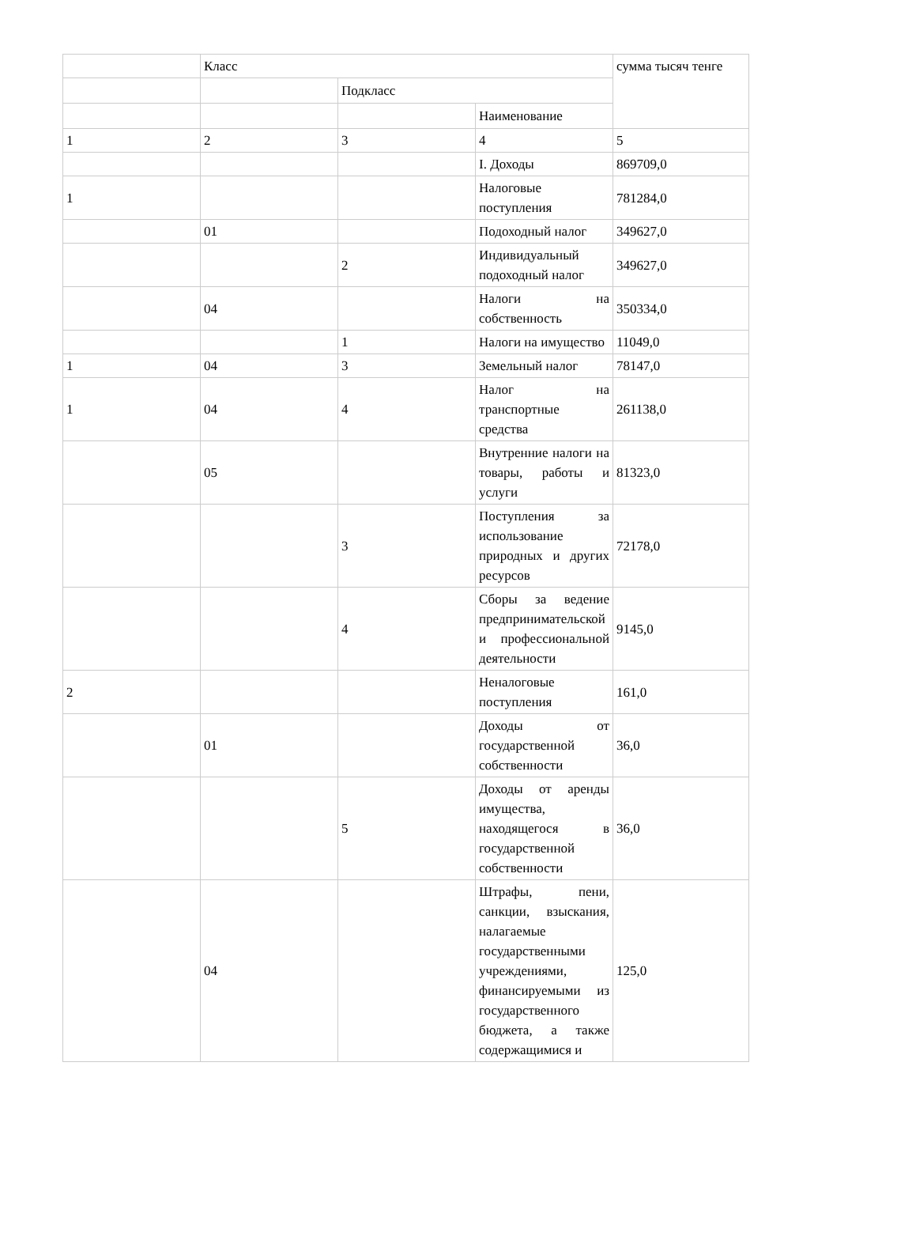| | Класс | | | сумма тысяч тенге |
| | | Подкласс | | |
| | | | Наименование | |
| 1 | 2 | 3 | 4 | 5 |
| | | | I. Доходы | 869709,0 |
| 1 | | | Налоговые поступления | 781284,0 |
| | 01 | | Подоходный налог | 349627,0 |
| | | 2 | Индивидуальный подоходный налог | 349627,0 |
| | 04 | | Налоги на собственность | 350334,0 |
| | | 1 | Налоги на имущество | 11049,0 |
| 1 | 04 | 3 | Земельный налог | 78147,0 |
| 1 | 04 | 4 | Налог на транспортные средства | 261138,0 |
| | 05 | | Внутренние налоги на товары, работы и услуги | 81323,0 |
| | | 3 | Поступления за использование природных и других ресурсов | 72178,0 |
| | | 4 | Сборы за ведение предпринимательской и профессиональной деятельности | 9145,0 |
| 2 | | | Неналоговые поступления | 161,0 |
| | 01 | | Доходы от государственной собственности | 36,0 |
| | | 5 | Доходы от аренды имущества, находящегося в государственной собственности | 36,0 |
| | 04 | | Штрафы, пени, санкции, взыскания, налагаемые государственными учреждениями, финансируемыми из государственного бюджета, а также содержащимися и | 125,0 |